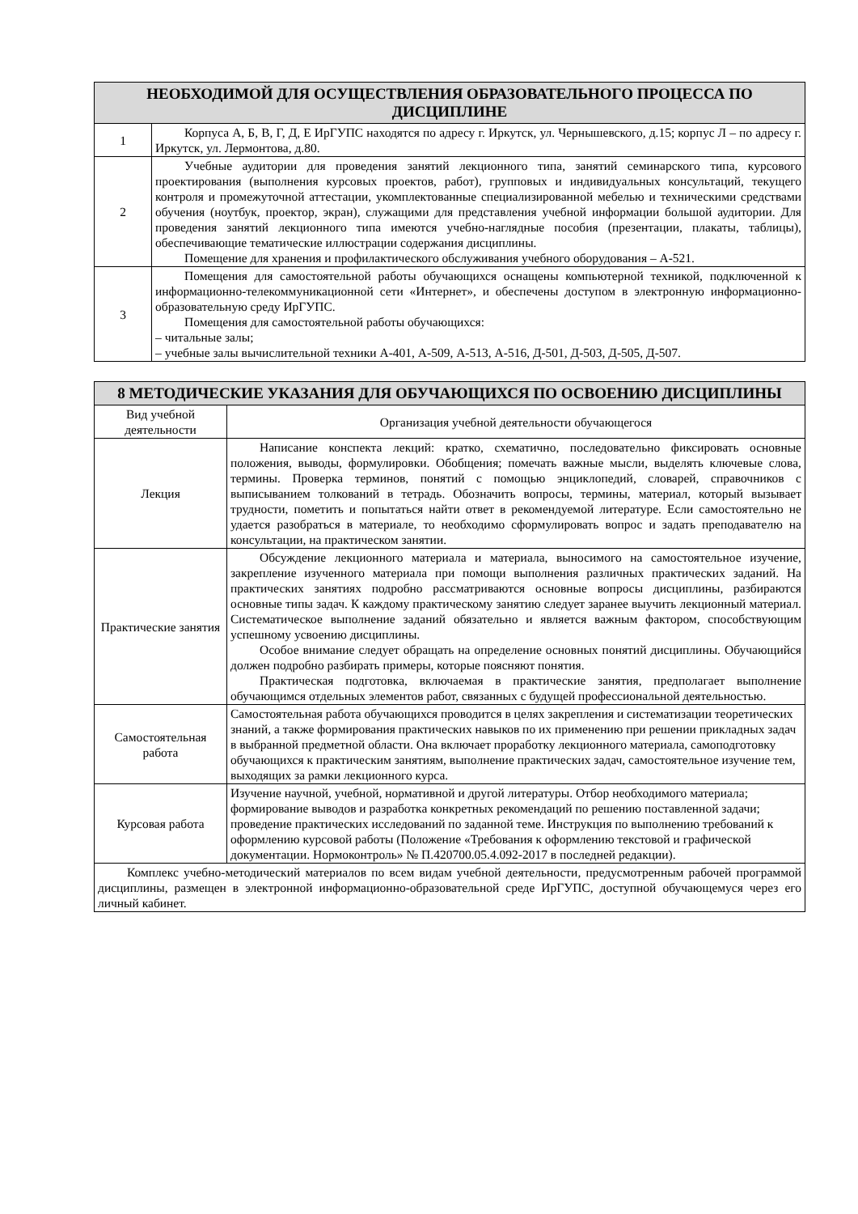| НЕОБХОДИМОЙ ДЛЯ ОСУЩЕСТВЛЕНИЯ ОБРАЗОВАТЕЛЬНОГО ПРОЦЕССА ПО ДИСЦИПЛИНЕ | |
| --- | --- |
| 1 | Корпуса А, Б, В, Г, Д, Е ИрГУПС находятся по адресу г. Иркутск, ул. Чернышевского, д.15; корпус Л – по адресу г. Иркутск, ул. Лермонтова, д.80. |
| 2 | Учебные аудитории для проведения занятий лекционного типа, занятий семинарского типа, курсового проектирования (выполнения курсовых проектов, работ), групповых и индивидуальных консультаций, текущего контроля и промежуточной аттестации, укомплектованные специализированной мебелью и техническими средствами обучения (ноутбук, проектор, экран), служащими для представления учебной информации большой аудитории. Для проведения занятий лекционного типа имеются учебно-наглядные пособия (презентации, плакаты, таблицы), обеспечивающие тематические иллюстрации содержания дисциплины. Помещение для хранения и профилактического обслуживания учебного оборудования – А-521. |
| 3 | Помещения для самостоятельной работы обучающихся оснащены компьютерной техникой, подключенной к информационно-телекоммуникационной сети «Интернет», и обеспечены доступом в электронную информационно-образовательную среду ИрГУПС. Помещения для самостоятельной работы обучающихся: – читальные залы; – учебные залы вычислительной техники А-401, А-509, А-513, А-516, Д-501, Д-503, Д-505, Д-507. |
| 8 МЕТОДИЧЕСКИЕ УКАЗАНИЯ ДЛЯ ОБУЧАЮЩИХСЯ ПО ОСВОЕНИЮ ДИСЦИПЛИНЫ | |
| --- | --- |
| Вид учебной деятельности | Организация учебной деятельности обучающегося |
| Лекция | Написание конспекта лекций: кратко, схематично, последовательно фиксировать основные положения, выводы, формулировки. Обобщения; помечать важные мысли, выделять ключевые слова, термины. Проверка терминов, понятий с помощью энциклопедий, словарей, справочников с выписыванием толкований в тетрадь. Обозначить вопросы, термины, материал, который вызывает трудности, пометить и попытаться найти ответ в рекомендуемой литературе. Если самостоятельно не удается разобраться в материале, то необходимо сформулировать вопрос и задать преподавателю на консультации, на практическом занятии. |
| Практические занятия | Обсуждение лекционного материала и материала, выносимого на самостоятельное изучение, закрепление изученного материала при помощи выполнения различных практических заданий. На практических занятиях подробно рассматриваются основные вопросы дисциплины, разбираются основные типы задач. К каждому практическому занятию следует заранее выучить лекционный материал. Систематическое выполнение заданий обязательно и является важным фактором, способствующим успешному усвоению дисциплины. Особое внимание следует обращать на определение основных понятий дисциплины. Обучающийся должен подробно разбирать примеры, которые поясняют понятия. Практическая подготовка, включаемая в практические занятия, предполагает выполнение обучающимся отдельных элементов работ, связанных с будущей профессиональной деятельностью. |
| Самостоятельная работа | Самостоятельная работа обучающихся проводится в целях закрепления и систематизации теоретических знаний, а также формирования практических навыков по их применению при решении прикладных задач в выбранной предметной области. Она включает проработку лекционного материала, самоподготовку обучающихся к практическим занятиям, выполнение практических задач, самостоятельное изучение тем, выходящих за рамки лекционного курса. |
| Курсовая работа | Изучение научной, учебной, нормативной и другой литературы. Отбор необходимого материала; формирование выводов и разработка конкретных рекомендаций по решению поставленной задачи; проведение практических исследований по заданной теме. Инструкция по выполнению требований к оформлению курсовой работы (Положение «Требования к оформлению текстовой и графической документации. Нормоконтроль» № П.420700.05.4.092-2017 в последней редакции). |
| Комплекс учебно-методический материалов по всем видам учебной деятельности, предусмотренным рабочей программой дисциплины, размещен в электронной информационно-образовательной среде ИрГУПС, доступной обучающемуся через его личный кабинет. | |